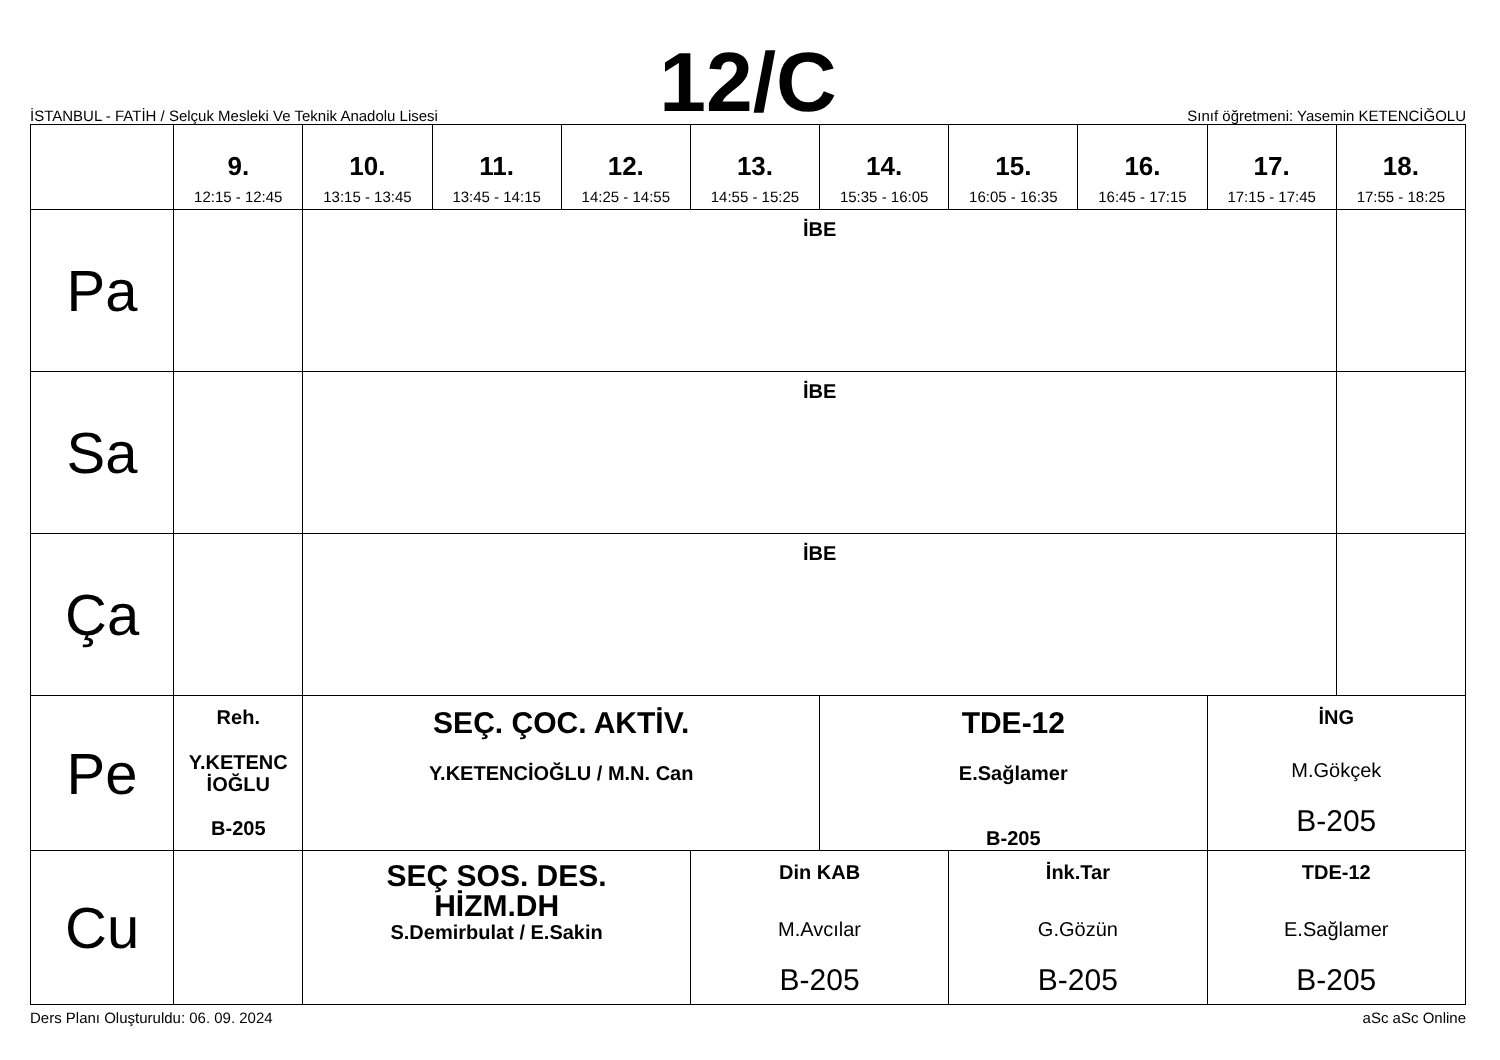İSTANBUL - FATİH / Selçuk Mesleki Ve Teknik Anadolu Lisesi
12/C
Sınıf öğretmeni: Yasemin KETENCİĞOLU
| | 9. 12:15 - 12:45 | 10. 13:15 - 13:45 | 11. 13:45 - 14:15 | 12. 14:25 - 14:55 | 13. 14:55 - 15:25 | 14. 15:35 - 16:05 | 15. 16:05 - 16:35 | 16. 16:45 - 17:15 | 17. 17:15 - 17:45 | 18. 17:55 - 18:25 |
| --- | --- | --- | --- | --- | --- | --- | --- | --- | --- | --- |
| Pa | | İBE | | | | | | | | |
| Sa | | İBE | | | | | | | | |
| Ça | | İBE | | | | | | | | |
| Pe | Reh. Y.KETENC İOĞLU B-205 | SEÇ. ÇOC. AKTİV. Y.KETENCİOĞLU / M.N. Can | | | | TDE-12 E.Sağlamer B-205 | | | İNG M.Gökçek B-205 | |
| Cu | | SEÇ SOS. DES. HİZM.DH S.Demirbulat / E.Sakin | | | Din KAB M.Avcılar B-205 | | İnk.Tar G.Gözün B-205 | | TDE-12 E.Sağlamer B-205 | |
Ders Planı Oluşturuldu: 06. 09. 2024 aSc aSc Online